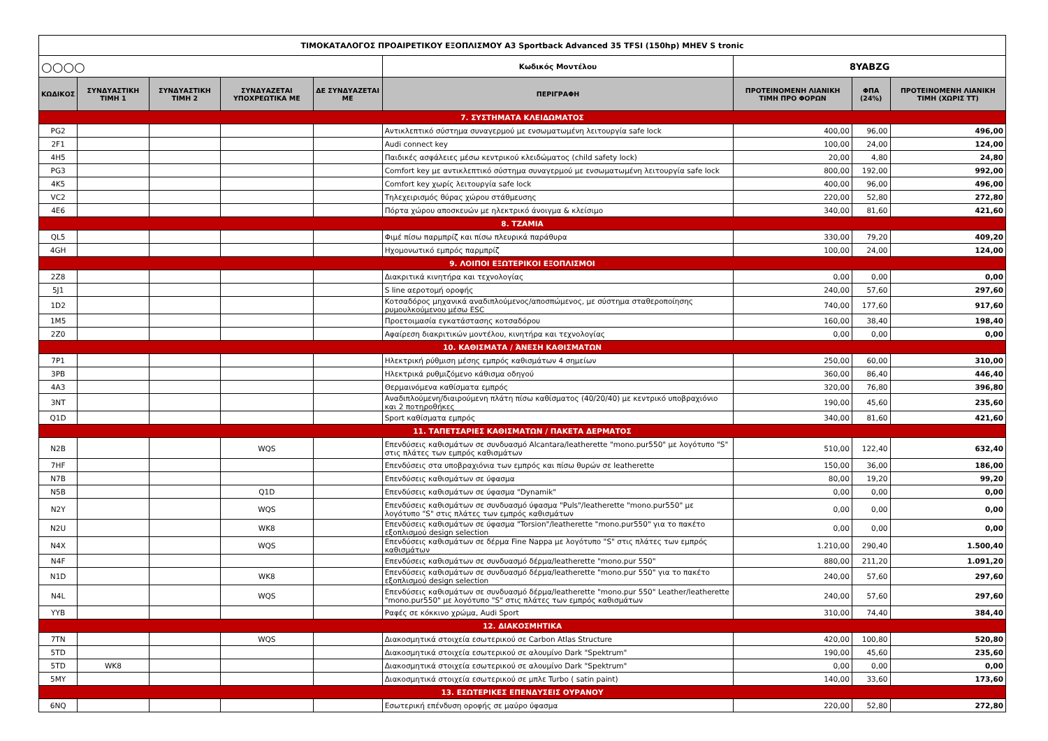| ΤΙΜΟΚΑΤΑΛΟΓΟΣ ΠΡΟΑΙΡΕΤΙΚΟΥ ΕΞΟΠΛΙΣΜΟΥ A3 Sportback Advanced 35 TFSI (150hp) MHEV S tronic | | | | | | | | |
| ○○○○ | | | | | Κωδικός Μοντέλου | 8YABZG | | |
| ΚΩΔΙΚΟΣ | ΣΥΝΔΥΑΣΤΙΚΗ ΤΙΜΗ 1 | ΣΥΝΔΥΑΣΤΙΚΗ ΤΙΜΗ 2 | ΣΥΝΔΥΑΖΕΤΑΙ ΥΠΟΧΡΕΩΤΙΚΑ ΜΕ | ΔΕ ΣΥΝΔΥΑΖΕΤΑΙ ΜΕ | ΠΕΡΙΓΡΑΦΗ | ΠΡΟΤΕΙΝΟΜΕΝΗ ΛΙΑΝΙΚΗ ΤΙΜΗ ΠΡΟ ΦΟΡΩΝ | ΦΠΑ (24%) | ΠΡΟΤΕΙΝΟΜΕΝΗ ΛΙΑΝΙΚΗ ΤΙΜΗ (ΧΩΡΙΣ ΤΤ) |
| 7. ΣΥΣΤΗΜΑΤΑ ΚΛΕΙΔΩΜΑΤΟΣ | | | | | | | | |
| PG2 | | | | | Αντικλεπτικό σύστημα συναγερμού με ενσωματωμένη λειτουργία safe lock | 400,00 | 96,00 | 496,00 |
| 2F1 | | | | | Audi connect key | 100,00 | 24,00 | 124,00 |
| 4H5 | | | | | Παιδικές ασφάλειες μέσω κεντρικού κλειδώματος (child safety lock) | 20,00 | 4,80 | 24,80 |
| PG3 | | | | | Comfort key με αντικλεπτικό σύστημα συναγερμού με ενσωματωμένη λειτουργία safe lock | 800,00 | 192,00 | 992,00 |
| 4K5 | | | | | Comfort key χωρίς λειτουργία safe lock | 400,00 | 96,00 | 496,00 |
| VC2 | | | | | Τηλεχειρισμός θύρας χώρου στάθμευσης | 220,00 | 52,80 | 272,80 |
| 4E6 | | | | | Πόρτα χώρου αποσκευών με ηλεκτρικό άνοιγμα & κλείσιμο | 340,00 | 81,60 | 421,60 |
| 8. ΤΖΑΜΙΑ | | | | | | | | |
| QL5 | | | | | Φιμέ πίσω παρμπρίζ και πίσω πλευρικά παράθυρα | 330,00 | 79,20 | 409,20 |
| 4GH | | | | | Ηχομονωτικό εμπρός παρμπρίζ | 100,00 | 24,00 | 124,00 |
| 9. ΛΟΙΠΟΙ ΕΞΩΤΕΡΙΚΟΙ ΕΞΟΠΛΙΣΜΟΙ | | | | | | | | |
| 2Z8 | | | | | Διακριτικά κινητήρα και τεχνολογίας | 0,00 | 0,00 | 0,00 |
| 5J1 | | | | | S line αεροτομή οροφής | 240,00 | 57,60 | 297,60 |
| 1D2 | | | | | Κοτσαδόρος μηχανικά αναδιπλούμενος/αποσπώμενος, με σύστημα σταθεροποίησης ρυμουλκούμενου μέσω ESC | 740,00 | 177,60 | 917,60 |
| 1M5 | | | | | Προετοιμασία εγκατάστασης κοτσαδόρου | 160,00 | 38,40 | 198,40 |
| 2Z0 | | | | | Αφαίρεση διακριτικών μοντέλου, κινητήρα και τεχνολογίας | 0,00 | 0,00 | 0,00 |
| 10. ΚΑΘΙΣΜΑΤΑ / ΆΝΕΣΗ ΚΑΘΙΣΜΑΤΩΝ | | | | | | | | |
| 7P1 | | | | | Ηλεκτρική ρύθμιση μέσης εμπρός καθισμάτων 4 σημείων | 250,00 | 60,00 | 310,00 |
| 3PB | | | | | Ηλεκτρικά ρυθμιζόμενο κάθισμα οδηγού | 360,00 | 86,40 | 446,40 |
| 4A3 | | | | | Θερμαινόμενα καθίσματα εμπρός | 320,00 | 76,80 | 396,80 |
| 3NT | | | | | Αναδιπλούμενη/διαιρούμενη πλάτη πίσω καθίσματος (40/20/40) με κεντρικό υποβραχιόνιο και 2 ποτηροθήκες | 190,00 | 45,60 | 235,60 |
| Q1D | | | | | Sport καθίσματα εμπρός | 340,00 | 81,60 | 421,60 |
| 11. ΤΑΠΕΤΣΑΡΙΕΣ ΚΑΘΙΣΜΑΤΩΝ / ΠΑΚΕΤΑ ΔΕΡΜΑΤΟΣ | | | | | | | | |
| N2B | | | WQS | | Επενδύσεις καθισμάτων σε συνδυασμό Alcantara/leatherette "mono.pur550" με λογότυπο "S" στις πλάτες των εμπρός καθισμάτων | 510,00 | 122,40 | 632,40 |
| 7HF | | | | | Επενδύσεις στα υποβραχιόνια των εμπρός και πίσω θυρών σε leatherette | 150,00 | 36,00 | 186,00 |
| N7B | | | | | Επενδύσεις καθισμάτων σε ύφασμα | 80,00 | 19,20 | 99,20 |
| N5B | | | Q1D | | Επενδύσεις καθισμάτων σε ύφασμα "Dynamik" | 0,00 | 0,00 | 0,00 |
| N2Y | | | WQS | | Επενδύσεις καθισμάτων σε συνδυασμό ύφασμα "Puls"/leatherette "mono.pur550" με λογότυπο "S" στις πλάτες των εμπρός καθισμάτων | 0,00 | 0,00 | 0,00 |
| N2U | | | WK8 | | Επενδύσεις καθισμάτων σε ύφασμα "Torsion"/leatherette "mono.pur550" για το πακέτο εξοπλισμού design selection | 0,00 | 0,00 | 0,00 |
| N4X | | | WQS | | Επενδύσεις καθισμάτων σε δέρμα Fine Nappa με λογότυπο "S" στις πλάτες των εμπρός καθισμάτων | 1.210,00 | 290,40 | 1.500,40 |
| N4F | | | | | Επενδύσεις καθισμάτων σε συνδυασμό δέρμα/leatherette "mono.pur 550" | 880,00 | 211,20 | 1.091,20 |
| N1D | | | WK8 | | Επενδύσεις καθισμάτων σε συνδυασμό δέρμα/leatherette "mono.pur 550" για το πακέτο εξοπλισμού design selection | 240,00 | 57,60 | 297,60 |
| N4L | | | WQS | | Επενδύσεις καθισμάτων σε συνδυασμό δέρμα/leatherette "mono.pur 550" Leather/leatherette "mono.pur550" με λογότυπο "S" στις πλάτες των εμπρός καθισμάτων | 240,00 | 57,60 | 297,60 |
| YYB | | | | | Ραφές σε κόκκινο χρώμα, Audi Sport | 310,00 | 74,40 | 384,40 |
| 12. ΔΙΑΚΟΣΜΗΤΙΚΑ | | | | | | | | |
| 7TN | | | WQS | | Διακοσμητικά στοιχεία εσωτερικού σε Carbon Atlas Structure | 420,00 | 100,80 | 520,80 |
| 5TD | | | | | Διακοσμητικά στοιχεία εσωτερικού σε αλουμίνο Dark "Spektrum" | 190,00 | 45,60 | 235,60 |
| 5TD | WK8 | | | | Διακοσμητικά στοιχεία εσωτερικού σε αλουμίνο Dark "Spektrum" | 0,00 | 0,00 | 0,00 |
| 5MY | | | | | Διακοσμητικά στοιχεία εσωτερικού σε μπλε Turbo ( satin paint) | 140,00 | 33,60 | 173,60 |
| 13. ΕΣΩΤΕΡΙΚΕΣ ΕΠΕΝΔΥΣΕΙΣ ΟΥΡΑΝΟΥ | | | | | | | | |
| 6NQ | | | | | Εσωτερική επένδυση οροφής σε μαύρο ύφασμα | 220,00 | 52,80 | 272,80 |